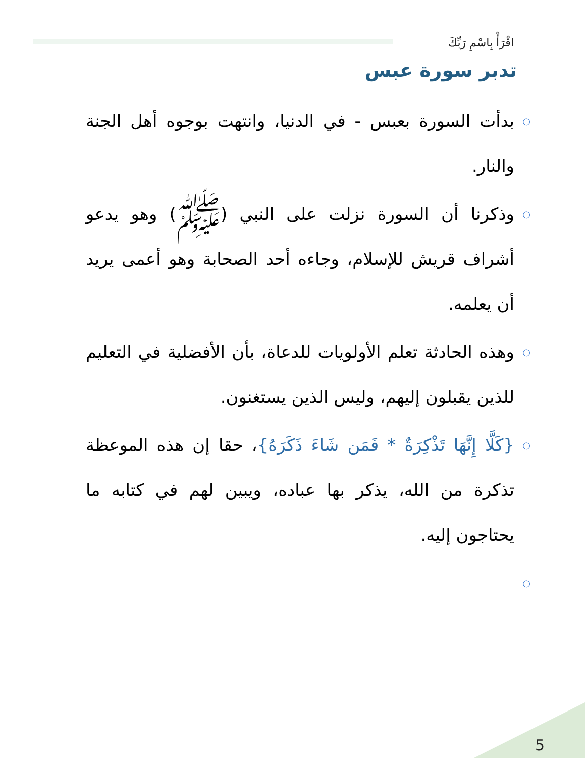اقْرَأْ بِاسْمِ رَبِّكَ
تدبر سورة عبس
○ بدأت السورة بعبس - في الدنيا، وانتهت بوجوه أهل الجنة والنار.
○ وذكرنا أن السورة نزلت على النبي (ﷺ) وهو يدعو أشراف قريش للإسلام، وجاءه أحد الصحابة وهو أعمى يريد أن يعلمه.
○ وهذه الحادثة تعلم الأولويات للدعاة، بأن الأفضلية في التعليم للذين يقبلون إليهم، وليس الذين يستغنون.
○ {كَلَّا إِنَّهَا تَذْكِرَةٌ * فَمَن شَاءَ ذَكَرَهُ}، حقا إن هذه الموعظة تذكرة من الله، يذكر بها عباده، ويبين لهم في كتابه ما يحتاجون إليه.
○
5